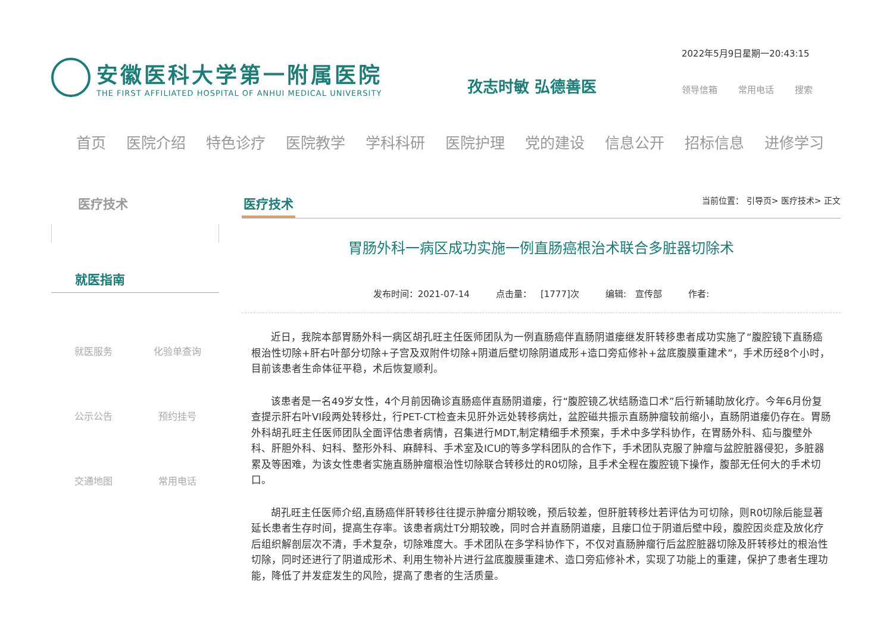安徽医科大学第一附属医院
THE FIRST AFFILIATED HOSPITAL OF ANHUI MEDICAL UNIVERSITY
孜志时敏 弘德善医
2022年5月9日星期一20:43:15
领导信箱 常用电话 搜索
首页 医院介绍 特色诊疗 医院教学 学科科研 医院护理 党的建设 信息公开 招标信息 进修学习
医疗技术
就医指南
就医服务 化验单查询 公示公告 预约挂号 交通地图 常用电话
医疗技术 当前位置： 引导页> 医疗技术> 正文
胃肠外科一病区成功实施一例直肠癌根治术联合多脏器切除术
发布时间：2021-07-14 点击量： [1777]次 编辑: 宣传部 作者:
近日，我院本部胃肠外科一病区胡孔旺主任医师团队为一例直肠癌伴直肠阴道瘘继发肝转移患者成功实施了“腹腔镜下直肠癌根治性切除+肝右叶部分切除+子宫及双附件切除+阴道后壁切除阴道成形+造口旁疝修补+盆底腹膜重建术”，手术历经8个小时，目前该患者生命体征平稳，术后恢复顺利。
该患者是一名49岁女性，4个月前因确诊直肠癌伴直肠阴道瘘，行“腹腔镜乙状结肠造口术”后行新辅助放化疗。今年6月份复查提示肝右叶VI段两处转移灶，行PET-CT检查未见肝外远处转移病灶，盆腔磁共振示直肠肿瘤较前缩小，直肠阴道瘘仍存在。胃肠外科胡孔旺主任医师团队全面评估患者病情，召集进行MDT,制定精细手术预案，手术中多学科协作，在胃肠外科、疝与腹壁外科、肝胆外科、妇科、整形外科、麻醉科、手术室及ICU的等多学科团队的合作下，手术团队克服了肿瘤与盆腔脏器侵犯，多脏器累及等困难，为该女性患者实施直肠肿瘤根治性切除联合转移灶的R0切除，且手术全程在腹腔镜下操作，腹部无任何大的手术切口。
胡孔旺主任医师介绍,直肠癌伴肝转移往往提示肿瘤分期较晚，预后较差，但肝脏转移灶若评估为可切除，则R0切除后能显著延长患者生存时间，提高生存率。该患者病灶T分期较晚，同时合并直肠阴道瘘，且瘘口位于阴道后壁中段，腹腔因炎症及放化疗后组织解剖层次不清，手术复杂，切除难度大。手术团队在多学科协作下，不仅对直肠肿瘤行后盆腔脏器切除及肝转移灶的根治性切除，同时还进行了阴道成形术、利用生物补片进行盆底腹膜重建术、造口旁疝修补术，实现了功能上的重建，保护了患者生理功能，降低了并发症发生的风险，提高了患者的生活质量。